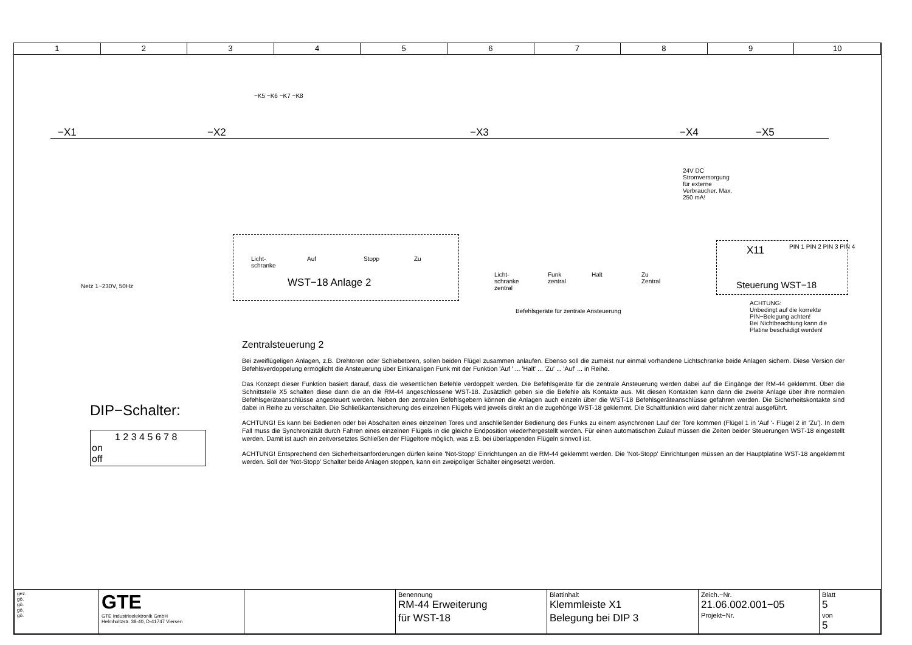1 2 3 4 5 6 7 8 9 10
−X1 −X2 −X3 −X4 −X5
−K5 −K6 −K7 −K8
24V DC
Stromversorgung
für externe
Verbraucher. Max.
250 mA!
Licht-
schranke
Auf Stopp Zu
WST−18 Anlage 2
Netz 1~230V, 50Hz
Licht-
schranke
zentral
Funk
zentral
Halt
Zu
Zentral
Befehlsgeräte für zentrale Ansteuerung
X11
Steuerung WST−18
PIN 1 PIN 2 PIN 3 PIN 4
ACHTUNG:
Unbedingt auf die korrekte
PIN−Belegung achten!
Bei Nichtbeachtung kann die
Platine beschädigt werden!
Zentralsteuerung 2
Bei zweiflügeligen Anlagen, z.B. Drehtoren oder Schiebetoren, sollen beiden Flügel zusammen anlaufen. Ebenso soll die zumeist nur einmal vorhandene Lichtschranke beide Anlagen sichern. Diese Version der Befehlsverdoppelung ermöglicht die Ansteuerung über Einkanaligen Funk mit der Funktion 'Auf ' ... 'Halt' ... 'Zu' ... 'Auf' ... in Reihe.
Das Konzept dieser Funktion basiert darauf, dass die wesentlichen Befehle verdoppelt werden. Die Befehlsgeräte für die zentrale Ansteuerung werden dabei auf die Eingänge der RM-44 geklemmt. Über die Schnittstelle X5 schalten diese dann die an die RM-44 angeschlossene WST-18. Zusätzlich geben sie die Befehle als Kontakte aus. Mit diesen Kontakten kann dann die zweite Anlage über ihre normalen Befehlsgeräteanschlüsse angesteuert werden. Neben den zentralen Befehlsgebern können die Anlagen auch einzeln über die WST-18 Befehlsgeräteanschlüsse gefahren werden. Die Sicherheitskontakte sind dabei in Reihe zu verschalten. Die Schließkantensicherung des einzelnen Flügels wird jeweils direkt an die zugehörige WST-18 geklemmt. Die Schaltfunktion wird daher nicht zentral ausgeführt.
ACHTUNG! Es kann bei Bedienen oder bei Abschalten eines einzelnen Tores und anschließender Bedienung des Funks zu einem asynchronen Lauf der Tore kommen (Flügel 1 in 'Auf '- Flügel 2 in 'Zu'). In dem Fall muss die Synchronizität durch Fahren eines einzelnen Flügels in die gleiche Endposition wiederhergestellt werden. Für einen automatischen Zulauf müssen die Zeiten beider Steuerungen WST-18 eingestellt werden. Damit ist auch ein zeitversetztes Schließen der Flügeltore möglich, was z.B. bei überlappenden Flügeln sinnvoll ist.
ACHTUNG! Entsprechend den Sicherheitsanforderungen dürfen keine 'Not-Stopp' Einrichtungen an die RM-44 geklemmt werden. Die 'Not-Stopp' Einrichtungen müssen an der Hauptplatine WST-18 angeklemmt werden. Soll der 'Not-Stopp' Schalter beide Anlagen stoppen, kann ein zweipoliger Schalter eingesetzt werden.
DIP−Schalter:
1 2 3 4 5 6 7 8
on
off
| gez. gö. gö. gö. gö. | GTE GTE Industrieelektronik GmbH Helmholtzstr. 38-40, D-41747 Viersen | | Benennung RM-44 Erweiterung für WST-18 | Blattinhalt Klemmleiste X1 Belegung bei DIP 3 | Zeich.−Nr. 21.06.002.001−05 Projekt−Nr. | Blatt 5 von 5 |